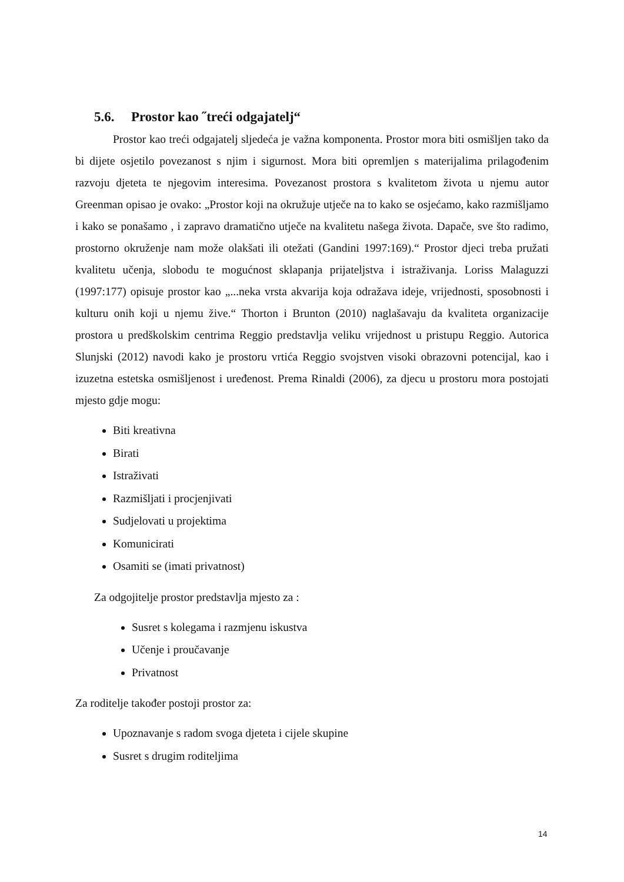5.6. Prostor kao ˝treći odgajatelj“
Prostor kao treći odgajatelj sljedeća je važna komponenta. Prostor mora biti osmišljen tako da bi dijete osjetilo povezanost s njim i sigurnost. Mora biti opremljen s materijalima prilagođenim razvoju djeteta te njegovim interesima. Povezanost prostora s kvalitetom života u njemu autor Greenman opisao je ovako: „Prostor koji na okružuje utječe na to kako se osjećamo, kako razmišljamo i kako se ponašamo , i zapravo dramatično utječe na kvalitetu našega života. Dapače, sve što radimo, prostorno okruženje nam može olakšati ili otežati (Gandini 1997:169).“ Prostor djeci treba pružati kvalitetu učenja, slobodu te mogućnost sklapanja prijateljstva i istraživanja. Loriss Malaguzzi (1997:177) opisuje prostor kao „...neka vrsta akvarija koja odražava ideje, vrijednosti, sposobnosti i kulturu onih koji u njemu žive.“ Thorton i Brunton (2010) naglašavaju da kvaliteta organizacije prostora u predškolskim centrima Reggio predstavlja veliku vrijednost u pristupu Reggio. Autorica Slunjski (2012) navodi kako je prostoru vrtića Reggio svojstven visoki obrazovni potencijal, kao i izuzetna estetska osmišljenost i uređenost. Prema Rinaldi (2006), za djecu u prostoru mora postojati mjesto gdje mogu:
Biti kreativna
Birati
Istraživati
Razmišljati i procjenjivati
Sudjelovati u projektima
Komunicirati
Osamiti se (imati privatnost)
Za odgojitelje prostor predstavlja mjesto za :
Susret s kolegama i razmjenu iskustva
Učenje i proučavanje
Privatnost
Za roditelje također postoji prostor za:
Upoznavanje s radom svoga djeteta i cijele skupine
Susret s drugim roditeljima
14